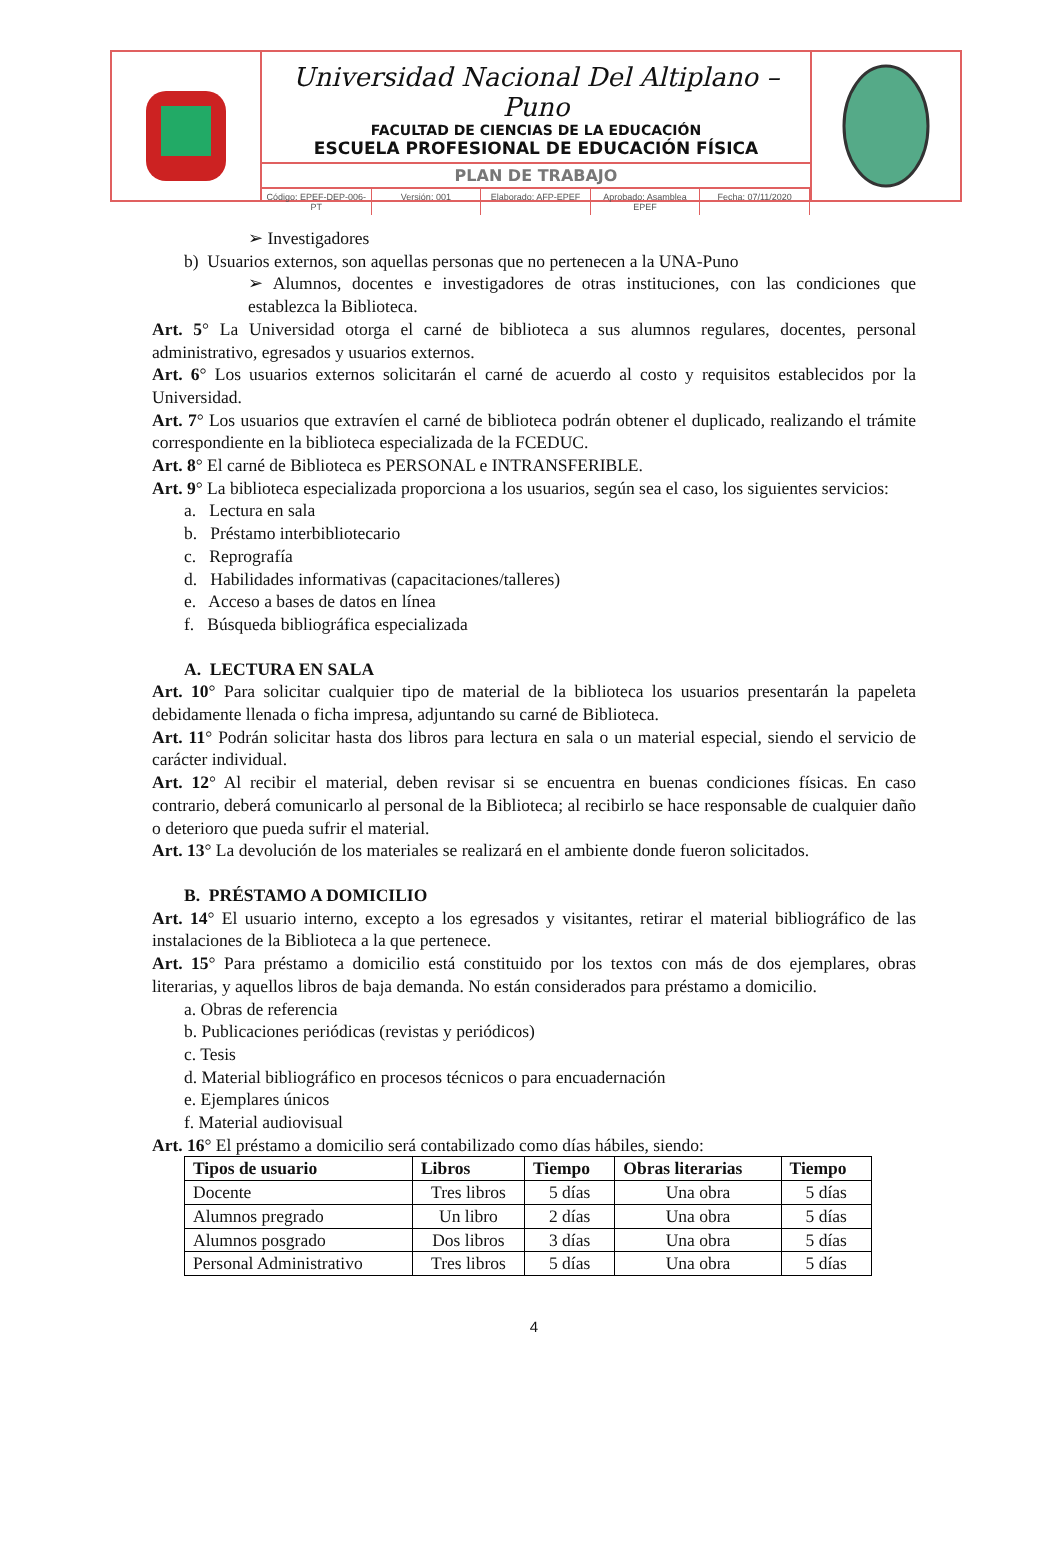Universidad Nacional Del Altiplano – Puno
FACULTAD DE CIENCIAS DE LA EDUCACIÓN
ESCUELA PROFESIONAL DE EDUCACIÓN FÍSICA
PLAN DE TRABAJO
Código: EPEF-DEP-006-PT Versión: 001 Elaborado: AFP-EPEF Aprobado: Asamblea EPEF Fecha: 07/11/2020
➢ Investigadores
b) Usuarios externos, son aquellas personas que no pertenecen a la UNA-Puno
➢ Alumnos, docentes e investigadores de otras instituciones, con las condiciones que establezca la Biblioteca.
Art. 5° La Universidad otorga el carné de biblioteca a sus alumnos regulares, docentes, personal administrativo, egresados y usuarios externos.
Art. 6° Los usuarios externos solicitarán el carné de acuerdo al costo y requisitos establecidos por la Universidad.
Art. 7° Los usuarios que extravíen el carné de biblioteca podrán obtener el duplicado, realizando el trámite correspondiente en la biblioteca especializada de la FCEDUC.
Art. 8° El carné de Biblioteca es PERSONAL e INTRANSFERIBLE.
Art. 9° La biblioteca especializada proporciona a los usuarios, según sea el caso, los siguientes servicios:
a. Lectura en sala
b. Préstamo interbibliotecario
c. Reprografía
d. Habilidades informativas (capacitaciones/talleres)
e. Acceso a bases de datos en línea
f. Búsqueda bibliográfica especializada
A. LECTURA EN SALA
Art. 10° Para solicitar cualquier tipo de material de la biblioteca los usuarios presentarán la papeleta debidamente llenada o ficha impresa, adjuntando su carné de Biblioteca.
Art. 11° Podrán solicitar hasta dos libros para lectura en sala o un material especial, siendo el servicio de carácter individual.
Art. 12° Al recibir el material, deben revisar si se encuentra en buenas condiciones físicas. En caso contrario, deberá comunicarlo al personal de la Biblioteca; al recibirlo se hace responsable de cualquier daño o deterioro que pueda sufrir el material.
Art. 13° La devolución de los materiales se realizará en el ambiente donde fueron solicitados.
B. PRÉSTAMO A DOMICILIO
Art. 14° El usuario interno, excepto a los egresados y visitantes, retirar el material bibliográfico de las instalaciones de la Biblioteca a la que pertenece.
Art. 15° Para préstamo a domicilio está constituido por los textos con más de dos ejemplares, obras literarias, y aquellos libros de baja demanda. No están considerados para préstamo a domicilio.
a. Obras de referencia
b. Publicaciones periódicas (revistas y periódicos)
c. Tesis
d. Material bibliográfico en procesos técnicos o para encuadernación
e. Ejemplares únicos
f. Material audiovisual
Art. 16° El préstamo a domicilio será contabilizado como días hábiles, siendo:
| Tipos de usuario | Libros | Tiempo | Obras literarias | Tiempo |
| --- | --- | --- | --- | --- |
| Docente | Tres libros | 5 días | Una obra | 5 días |
| Alumnos pregrado | Un libro | 2 días | Una obra | 5 días |
| Alumnos posgrado | Dos libros | 3 días | Una obra | 5 días |
| Personal Administrativo | Tres libros | 5 días | Una obra | 5 días |
4